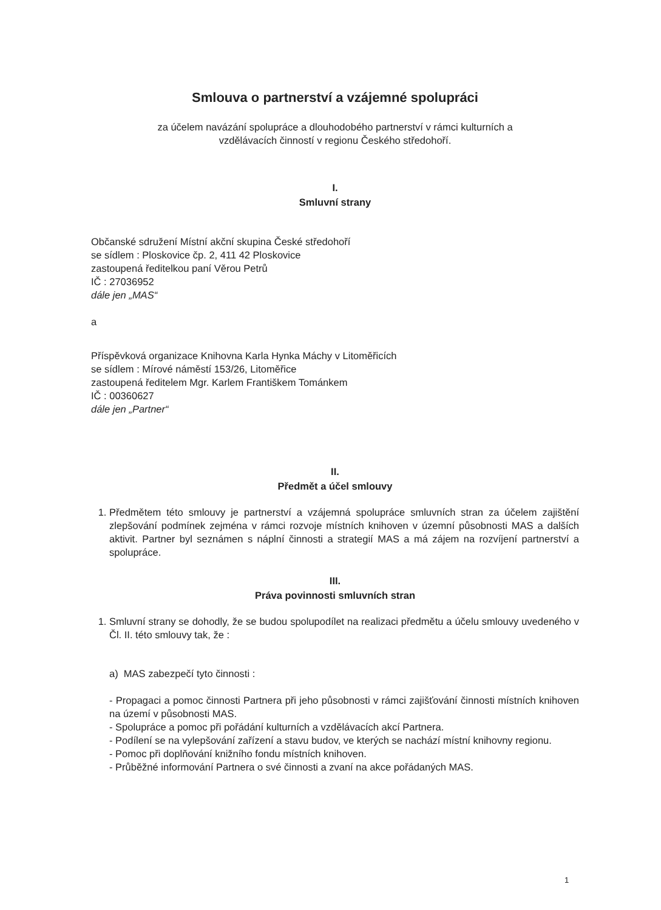Smlouva o partnerství a vzájemné spolupráci
za účelem navázání spolupráce a dlouhodobého partnerství v rámci kulturních a
vzdělávacích činností v regionu Českého středohoří.
I.
Smluvní strany
Občanské sdružení Místní akční skupina České středohoří
se sídlem : Ploskovice čp. 2, 411 42 Ploskovice
zastoupená ředitelkou paní Věrou Petrů
IČ : 27036952
dále jen „MAS“
a
Příspěvková organizace Knihovna Karla Hynka Máchy v Litoměřicích
se sídlem : Mírové náměstí 153/26, Litoměřice
zastoupená ředitelem Mgr. Karlem Františkem Tománkem
IČ : 00360627
dále jen „Partner“
II.
Předmět a účel smlouvy
1. Předmětem této smlouvy je partnerství a vzájemná spolupráce smluvních stran za účelem zajištění zlepšování podmínek zejména v rámci rozvoje místních knihoven v územní působnosti MAS a dalších aktivit. Partner byl seznámen s náplní činnosti a strategií MAS a má zájem na rozvíjení partnerství a spolupráce.
III.
Práva povinnosti smluvních stran
1. Smluvní strany se dohodly, že se budou spolupodílet na realizaci předmětu a účelu smlouvy uvedeného v Čl. II. této smlouvy tak, že :
a) MAS zabezpečí tyto činnosti :
- Propagaci a pomoc činnosti Partnera při jeho působnosti v rámci zajišťování činnosti místních knihoven na území v působnosti MAS.
- Spolupráce a pomoc při pořádání kulturních a vzdělávacích akcí Partnera.
- Podílení se na vylepšování zařízení a stavu budov, ve kterých se nachází místní knihovny regionu.
- Pomoc při doplňování knižního fondu místních knihoven.
- Průběžné informování Partnera o své činnosti a zvaní na akce pořádaných MAS.
1